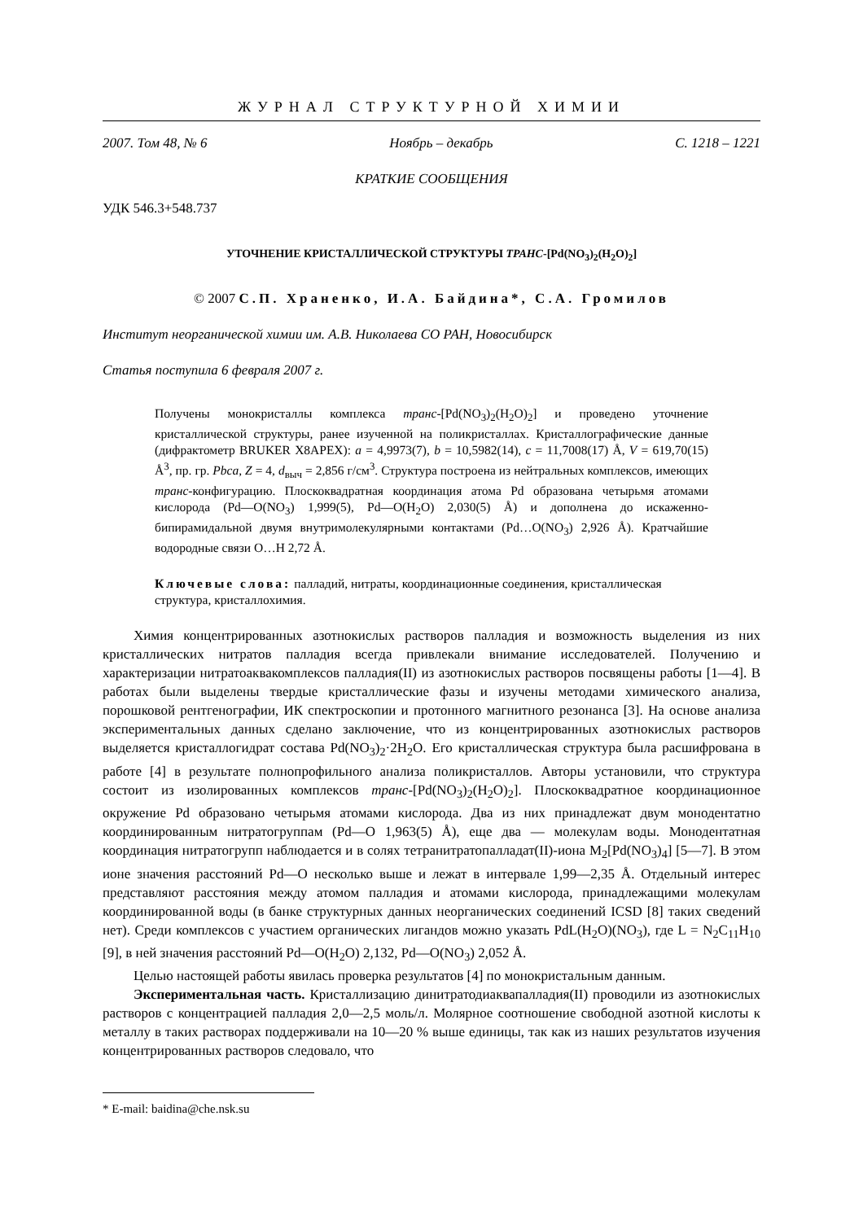ЖУРНАЛ СТРУКТУРНОЙ ХИМИИ
2007. Том 48, № 6 Ноябрь – декабрь С. 1218 – 1221
КРАТКИЕ СООБЩЕНИЯ
УДК 546.3+548.737
УТОЧНЕНИЕ КРИСТАЛЛИЧЕСКОЙ СТРУКТУРЫ ТРАНС-[Pd(NO<sub>3</sub>)<sub>2</sub>(H<sub>2</sub>O)<sub>2</sub>]
© 2007 С.П. Храненко, И.А. Байдина*, С.А. Громилов
Институт неорганической химии им. А.В. Николаева СО РАН, Новосибирск
Статья поступила 6 февраля 2007 г.
Получены монокристаллы комплекса транс-[Pd(NO<sub>3</sub>)<sub>2</sub>(H<sub>2</sub>O)<sub>2</sub>] и проведено уточнение кристаллической структуры, ранее изученной на поликристаллах. Кристаллографические данные (дифрактометр BRUKER X8APEX): a = 4,9973(7), b = 10,5982(14), c = 11,7008(17) Å, V = 619,70(15) Å<sup>3</sup>, пр. гр. Pbca, Z = 4, d<sub>выч</sub> = 2,856 г/см<sup>3</sup>. Структура построена из нейтральных комплексов, имеющих транс-конфигурацию. Плоскоквадратная координация атома Pd образована четырьмя атомами кислорода (Pd—O(NO<sub>3</sub>) 1,999(5), Pd—O(H<sub>2</sub>O) 2,030(5) Å) и дополнена до искаженно-бипирамидальной двумя внутримолекулярными контактами (Pd…O(NO<sub>3</sub>) 2,926 Å). Кратчайшие водородные связи O…H 2,72 Å.
Ключевые слова: палладий, нитраты, координационные соединения, кристаллическая структура, кристаллохимия.
Химия концентрированных азотнокислых растворов палладия и возможность выделения из них кристаллических нитратов палладия всегда привлекали внимание исследователей. Получению и характеризации нитратоаквакомплексов палладия(II) из азотнокислых растворов посвящены работы [1—4]. В работах были выделены твердые кристаллические фазы и изучены методами химического анализа, порошковой рентгенографии, ИК спектроскопии и протонного магнитного резонанса [3]. На основе анализа экспериментальных данных сделано заключение, что из концентрированных азотнокислых растворов выделяется кристаллогидрат состава Pd(NO<sub>3</sub>)<sub>2</sub>·2H<sub>2</sub>O. Его кристаллическая структура была расшифрована в работе [4] в результате полнопрофильного анализа поликристаллов. Авторы установили, что структура состоит из изолированных комплексов транс-[Pd(NO<sub>3</sub>)<sub>2</sub>(H<sub>2</sub>O)<sub>2</sub>]. Плоскоквадратное координационное окружение Pd образовано четырьмя атомами кислорода. Два из них принадлежат двум монодентатно координированным нитратогруппам (Pd—O 1,963(5) Å), еще два — молекулам воды. Монодентатная координация нитратогрупп наблюдается и в солях тетранитратопалладат(II)-иона M<sub>2</sub>[Pd(NO<sub>3</sub>)<sub>4</sub>] [5—7]. В этом ионе значения расстояний Pd—O несколько выше и лежат в интервале 1,99—2,35 Å. Отдельный интерес представляют расстояния между атомом палладия и атомами кислорода, принадлежащими молекулам координированной воды (в банке структурных данных неорганических соединений ICSD [8] таких сведений нет). Среди комплексов с участием органических лигандов можно указать PdL(H<sub>2</sub>O)(NO<sub>3</sub>), где L = N<sub>2</sub>C<sub>11</sub>H<sub>10</sub> [9], в ней значения расстояний Pd—O(H<sub>2</sub>O) 2,132, Pd—O(NO<sub>3</sub>) 2,052 Å.
Целью настоящей работы явилась проверка результатов [4] по монокристальным данным.
Экспериментальная часть. Кристаллизацию динитратодиаквапалладия(II) проводили из азотнокислых растворов с концентрацией палладия 2,0—2,5 моль/л. Молярное соотношение свободной азотной кислоты к металлу в таких растворах поддерживали на 10—20 % выше единицы, так как из наших результатов изучения концентрированных растворов следовало, что
* E-mail: baidina@che.nsk.su